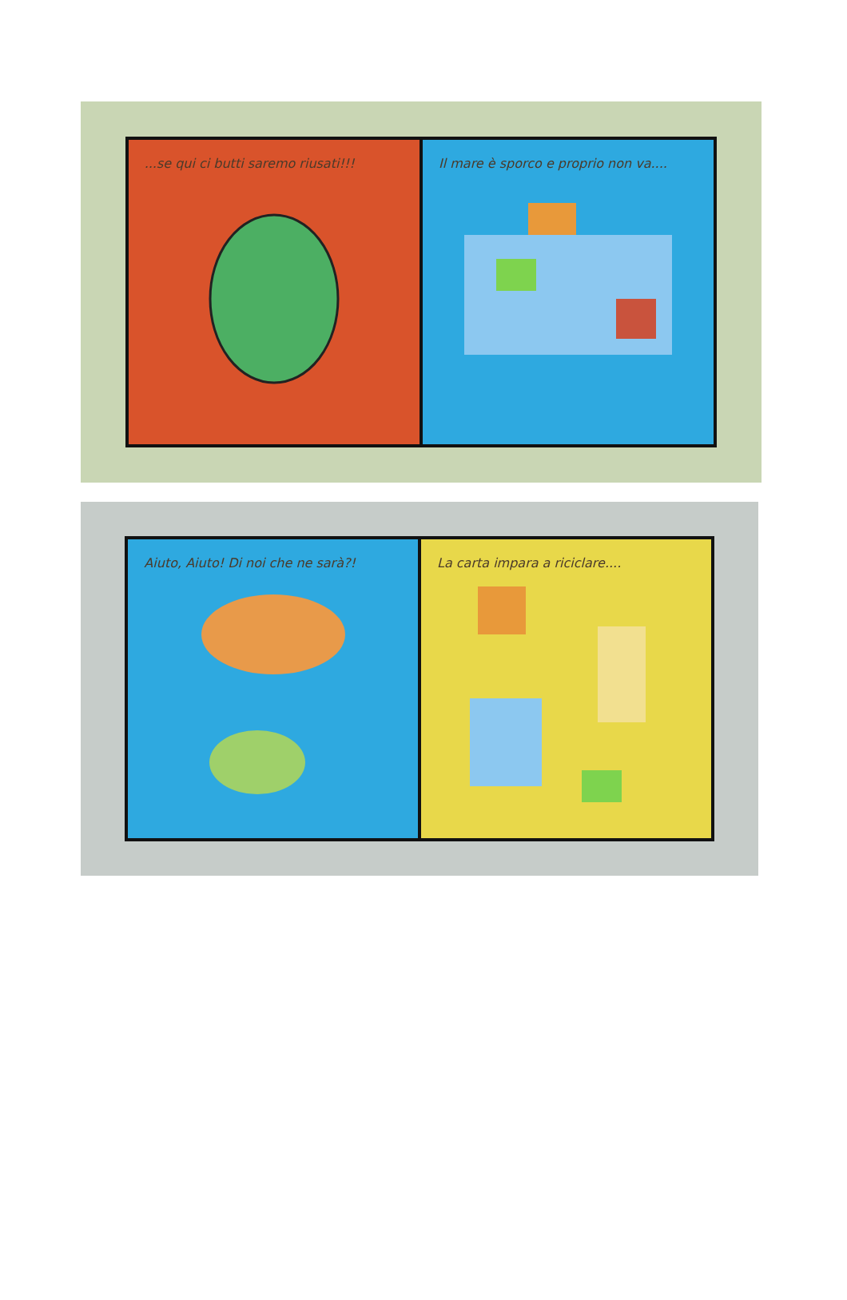...se qui ci butti saremo riusati!!!
Il mare è sporco e proprio non va....
Aiuto, Aiuto! Di noi che ne sarà?!
La carta impara a riciclare....